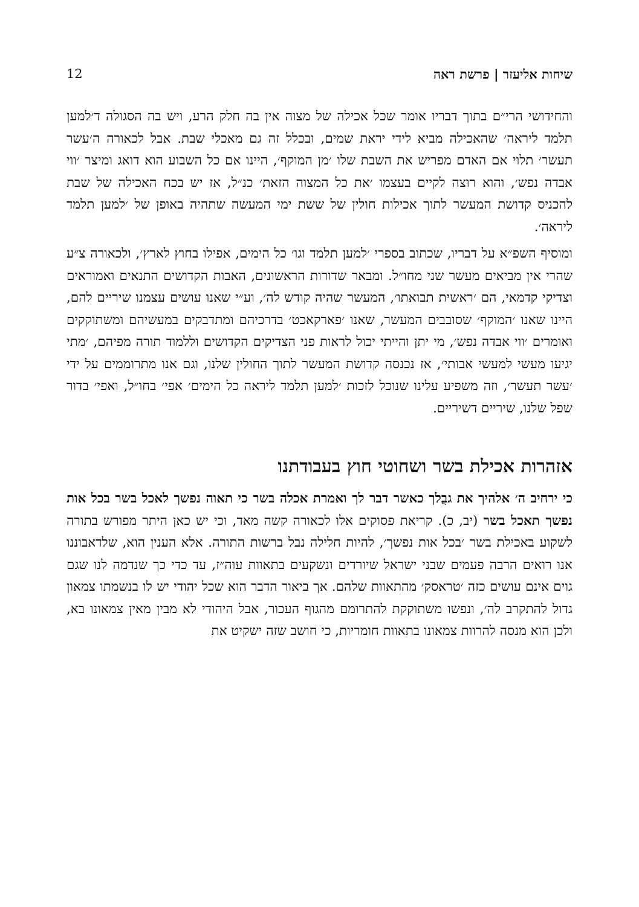שיחות אליעזר | פרשת ראה 12
והחידושי הרי״ם בתוך דבריו אומר שכל אכילה של מצוה אין בה חלק הרע, ויש בה הסגולה ד׳למען תלמד ליראה׳ שהאכילה מביא לידי יראת שמים, ובכלל זה גם מאכלי שבת. אבל לכאורה ה׳עשר תעשר׳ תלוי אם האדם מפריש את השבת שלו ׳מן המוקף׳, היינו אם כל השבוע הוא דואג ומיצר ׳ווי אבדה נפש׳, והוא רוצה לקיים בעצמו ׳את כל המצוה הזאת׳ כנ״ל, אז יש בכח האכילה של שבת להכניס קדושת המעשר לתוך אכילות חולין של ששת ימי המעשה שתהיה באופן של ׳למען תלמד ליראה׳.
ומוסיף השפ״א על דבריו, שכתוב בספרי ׳למען תלמד וגו׳ כל הימים, אפילו בחוץ לארץ׳, ולכאורה צ״ע שהרי אין מביאים מעשר שני מחו״ל. ומבאר שדורות הראשונים, האבות הקדושים התנאים ואמוראים וצדיקי קדמאי, הם ׳ראשית תבואתו׳, המעשר שהיה קודש לה׳, וע״י שאנו עושים עצמנו שיריים להם, היינו שאנו ׳המוקף׳ שסובבים המעשר, שאנו ׳פארקאכט׳ בדרכיהם ומתדבקים במעשיהם ומשתוקקים ואומרים ׳ווי אבדה נפש׳, מי יתן והייתי יכול לראות פני הצדיקים הקדושים וללמוד תורה מפיהם, ׳מתי יגיעו מעשי למעשי אבותי׳, אז נכנסה קדושת המעשר לתוך החולין שלנו, וגם אנו מתרוממים על ידי ׳עשר תעשר׳, וזה משפיע עלינו שנוכל לזכות ׳למען תלמד ליראה כל הימים׳ אפי׳ בחו״ל, ואפי׳ בדור שפל שלנו, שיריים דשיריים.
אזהרות אכילת בשר ושחוטי חוץ בעבודתנו
כי ירחיב ה׳ אלהיך את גבֻלך כאשר דבר לך ואמרת אכלה בשר כי תאוה נפשך לאכל בשר בכל אות נפשך תאכל בשר (יב, כ). קריאת פסוקים אלו לכאורה קשה מאד, וכי יש כאן היתר מפורש בתורה לשקוע באכילת בשר ׳בכל אות נפשך׳, להיות חלילה נבל ברשות התורה. אלא הענין הוא, שלדאבוננו אנו רואים הרבה פעמים שבני ישראל שיורדים ונשקעים בתאוות עוה״ז, עד כדי כך שנדמה לנו שגם גוים אינם עושים כזה ׳טראסק׳ מהתאוות שלהם. אך ביאור הדבר הוא שכל יהודי יש לו בנשמתו צמאון גדול להתקרב לה׳, ונפשו משתוקקת להתרומם מהגוף העכור, אבל היהודי לא מבין מאין צמאונו בא, ולכן הוא מנסה להרוות צמאונו בתאוות חומריות, כי חושב שזה ישקיט את